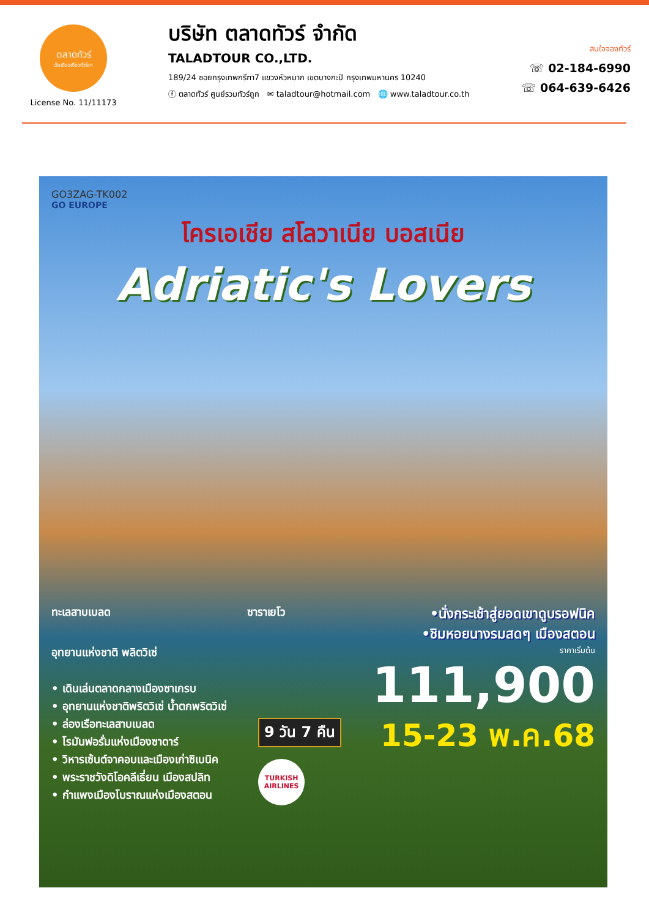ตลาดทัวร์
เว็บเดียวเที่ยวทั่วโลก
License No. 11/11173
บริษัท ตลาดทัวร์ จำกัด
TALADTOUR CO.,LTD.
189/24 ซอยกรุงเทพกรีฑา7 แขวงหัวหมาก เขตบางกะปิ กรุงเทพมหานคร 10240
ⓕ ตลาดทัวร์ ศูนย์รวมทัวร์ถูก ✉ taladtour@hotmail.com 🌐 www.taladtour.co.th
สนใจจองทัวร์
☏ 02-184-6990
☏ 064-639-6426
GO3ZAG-TK002
GO EUROPE
โครเอเชีย สโลวาเนีย บอสเนีย
Adriatic's Lovers
ทะเลสาบเบลด ซาราเยโว
•นั่งกระเช้าสู่ยอดเขาดูบรอฟนิค
•ชิมหอยนางรมสดๆ เมืองสตอน
อุทยานแห่งชาติ พลิตวิเซ่
• เดินเล่นตลาดกลางเมืองซาเกรบ
• อุทยานแห่งชาติพริตวิเซ่ น้ำตกพริตวิเซ่
• ล่องเรือทะเลสาบเบลด
• โรมันฟอรั่มแห่งเมืองซาดาร์
• วิหารเซ้นต์จาคอบและเมืองเก่าซิเบนิค
• พระราชวังดิโอคลีเธี่ยน เมืองสปลิท
• กำแพงเมืองโบราณแห่งเมืองสตอน
9 วัน 7 คืน
TURKISH AIRLINES
ราคาเริ่มต้น
111,900
15-23 พ.ค.68